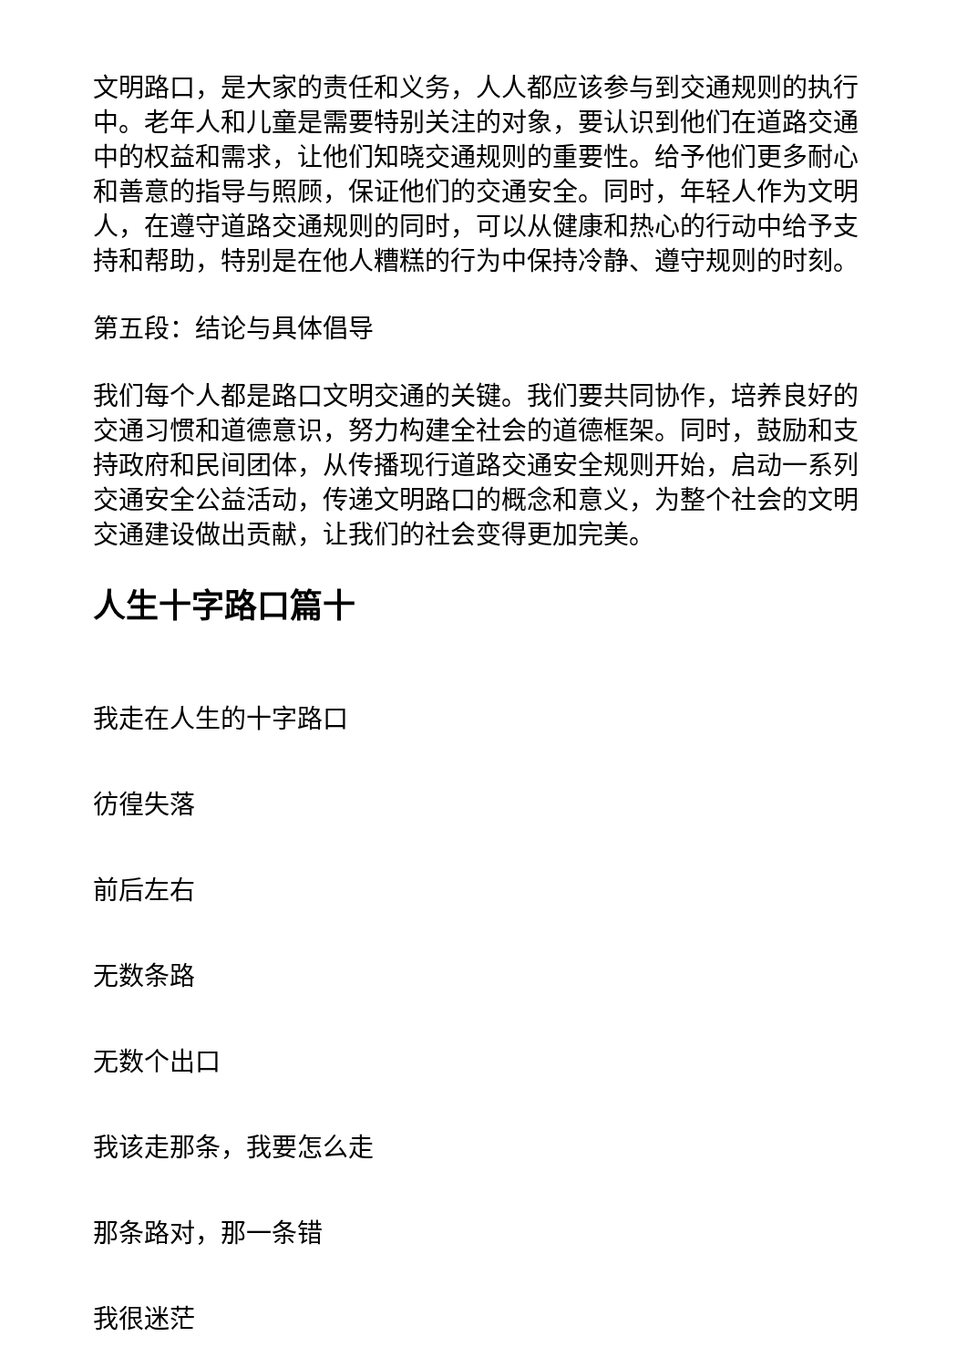文明路口，是大家的责任和义务，人人都应该参与到交通规则的执行中。老年人和儿童是需要特别关注的对象，要认识到他们在道路交通中的权益和需求，让他们知晓交通规则的重要性。给予他们更多耐心和善意的指导与照顾，保证他们的交通安全。同时，年轻人作为文明人，在遵守道路交通规则的同时，可以从健康和热心的行动中给予支持和帮助，特别是在他人糟糕的行为中保持冷静、遵守规则的时刻。
第五段：结论与具体倡导
我们每个人都是路口文明交通的关键。我们要共同协作，培养良好的交通习惯和道德意识，努力构建全社会的道德框架。同时，鼓励和支持政府和民间团体，从传播现行道路交通安全规则开始，启动一系列交通安全公益活动，传递文明路口的概念和意义，为整个社会的文明交通建设做出贡献，让我们的社会变得更加完美。
人生十字路口篇十
我走在人生的十字路口
彷徨失落
前后左右
无数条路
无数个出口
我该走那条，我要怎么走
那条路对，那一条错
我很迷茫